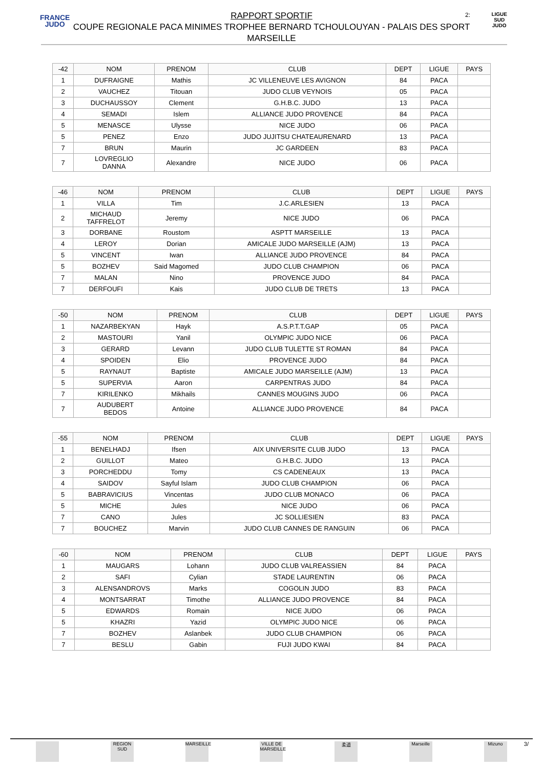FRANCE
JUDO
2:
LIGUE
SUD
JUDO
RAPPORT SPORTIF
COUPE REGIONALE PACA MINIMES TROPHEE BERNARD TCHOULOUYAN - PALAIS DES SPORT
MARSEILLE
| -42 | NOM | PRENOM | CLUB | DEPT | LIGUE | PAYS |
| --- | --- | --- | --- | --- | --- | --- |
| 1 | DUFRAIGNE | Mathis | JC VILLENEUVE LES AVIGNON | 84 | PACA | |
| 2 | VAUCHEZ | Titouan | JUDO CLUB VEYNOIS | 05 | PACA | |
| 3 | DUCHAUSSOY | Clement | G.H.B.C. JUDO | 13 | PACA | |
| 4 | SEMADI | Islem | ALLIANCE JUDO PROVENCE | 84 | PACA | |
| 5 | MENASCE | Ulysse | NICE JUDO | 06 | PACA | |
| 5 | PENEZ | Enzo | JUDO JUJITSU CHATEAURENARD | 13 | PACA | |
| 7 | BRUN | Maurin | JC GARDEEN | 83 | PACA | |
| 7 | LOVREGLIO DANNA | Alexandre | NICE JUDO | 06 | PACA | |
| -46 | NOM | PRENOM | CLUB | DEPT | LIGUE | PAYS |
| --- | --- | --- | --- | --- | --- | --- |
| 1 | VILLA | Tim | J.C.ARLESIEN | 13 | PACA | |
| 2 | MICHAUD TAFFRELOT | Jeremy | NICE JUDO | 06 | PACA | |
| 3 | DORBANE | Roustom | ASPTT MARSEILLE | 13 | PACA | |
| 4 | LEROY | Dorian | AMICALE JUDO MARSEILLE (AJM) | 13 | PACA | |
| 5 | VINCENT | Iwan | ALLIANCE JUDO PROVENCE | 84 | PACA | |
| 5 | BOZHEV | Said Magomed | JUDO CLUB CHAMPION | 06 | PACA | |
| 7 | MALAN | Nino | PROVENCE JUDO | 84 | PACA | |
| 7 | DERFOUFI | Kais | JUDO CLUB DE TRETS | 13 | PACA | |
| -50 | NOM | PRENOM | CLUB | DEPT | LIGUE | PAYS |
| --- | --- | --- | --- | --- | --- | --- |
| 1 | NAZARBEKYAN | Hayk | A.S.P.T.T.GAP | 05 | PACA | |
| 2 | MASTOURI | Yanil | OLYMPIC JUDO NICE | 06 | PACA | |
| 3 | GERARD | Levann | JUDO CLUB TULETTE ST ROMAN | 84 | PACA | |
| 4 | SPOIDEN | Elio | PROVENCE JUDO | 84 | PACA | |
| 5 | RAYNAUT | Baptiste | AMICALE JUDO MARSEILLE (AJM) | 13 | PACA | |
| 5 | SUPERVIA | Aaron | CARPENTRAS JUDO | 84 | PACA | |
| 7 | KIRILENKO | Mikhails | CANNES MOUGINS JUDO | 06 | PACA | |
| 7 | AUDUBERT BEDOS | Antoine | ALLIANCE JUDO PROVENCE | 84 | PACA | |
| -55 | NOM | PRENOM | CLUB | DEPT | LIGUE | PAYS |
| --- | --- | --- | --- | --- | --- | --- |
| 1 | BENELHADJ | Ifsen | AIX UNIVERSITE CLUB JUDO | 13 | PACA | |
| 2 | GUILLOT | Mateo | G.H.B.C. JUDO | 13 | PACA | |
| 3 | PORCHEDDU | Tomy | CS CADENEAUX | 13 | PACA | |
| 4 | SAIDOV | Sayful Islam | JUDO CLUB CHAMPION | 06 | PACA | |
| 5 | BABRAVICIUS | Vincentas | JUDO CLUB MONACO | 06 | PACA | |
| 5 | MICHE | Jules | NICE JUDO | 06 | PACA | |
| 7 | CANO | Jules | JC SOLLIESIEN | 83 | PACA | |
| 7 | BOUCHEZ | Marvin | JUDO CLUB CANNES DE RANGUIN | 06 | PACA | |
| -60 | NOM | PRENOM | CLUB | DEPT | LIGUE | PAYS |
| --- | --- | --- | --- | --- | --- | --- |
| 1 | MAUGARS | Lohann | JUDO CLUB VALREASSIEN | 84 | PACA | |
| 2 | SAFI | Cylian | STADE LAURENTIN | 06 | PACA | |
| 3 | ALENSANDROVS | Marks | COGOLIN JUDO | 83 | PACA | |
| 4 | MONTSARRAT | Timothe | ALLIANCE JUDO PROVENCE | 84 | PACA | |
| 5 | EDWARDS | Romain | NICE JUDO | 06 | PACA | |
| 5 | KHAZRI | Yazid | OLYMPIC JUDO NICE | 06 | PACA | |
| 7 | BOZHEV | Aslanbek | JUDO CLUB CHAMPION | 06 | PACA | |
| 7 | BESLU | Gabin | FUJI JUDO KWAI | 84 | PACA | |
REGION SUD MARSEILLE VILLE DE MARSEILLE 柔道 Marseille Mizuno
3/